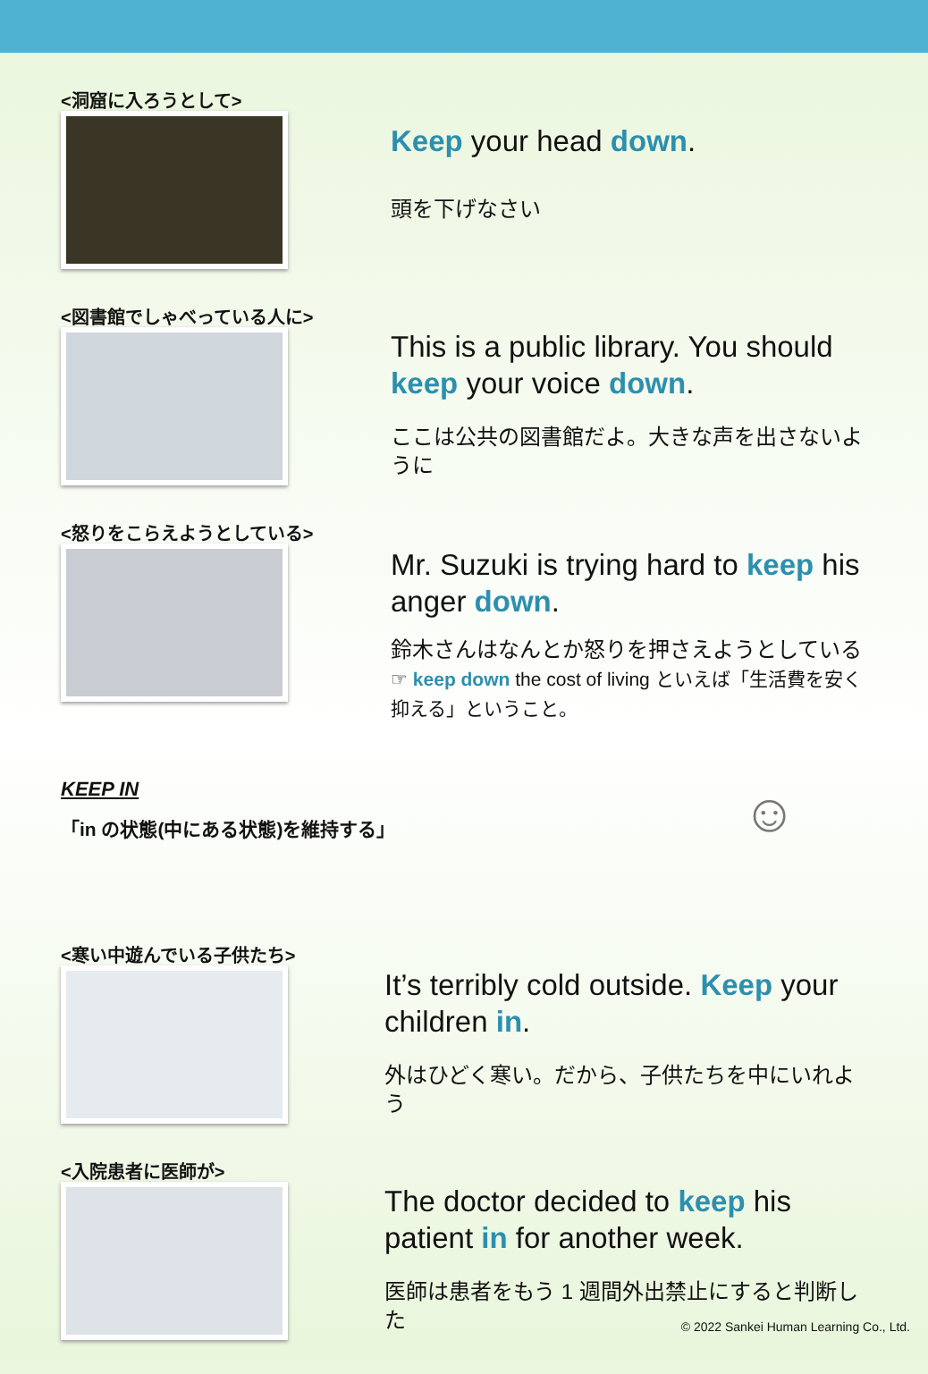<洞窟に入ろうとして>
Keep your head down.
頭を下げなさい
<図書館でしゃべっている人に>
This is a public library. You should keep your voice down.
ここは公共の図書館だよ。大きな声を出さないように
<怒りをこらえようとしている>
Mr. Suzuki is trying hard to keep his anger down.
鈴木さんはなんとか怒りを押さえようとしている
☞ keep down the cost of living といえば「生活費を安く抑える」ということ。
KEEP IN
「in の状態(中にある状態)を維持する」
☺
<寒い中遊んでいる子供たち>
It’s terribly cold outside. Keep your children in.
外はひどく寒い。だから、子供たちを中にいれよう
<入院患者に医師が>
The doctor decided to keep his patient in for another week.
医師は患者をもう 1 週間外出禁止にすると判断した
© 2022 Sankei Human Learning Co., Ltd.